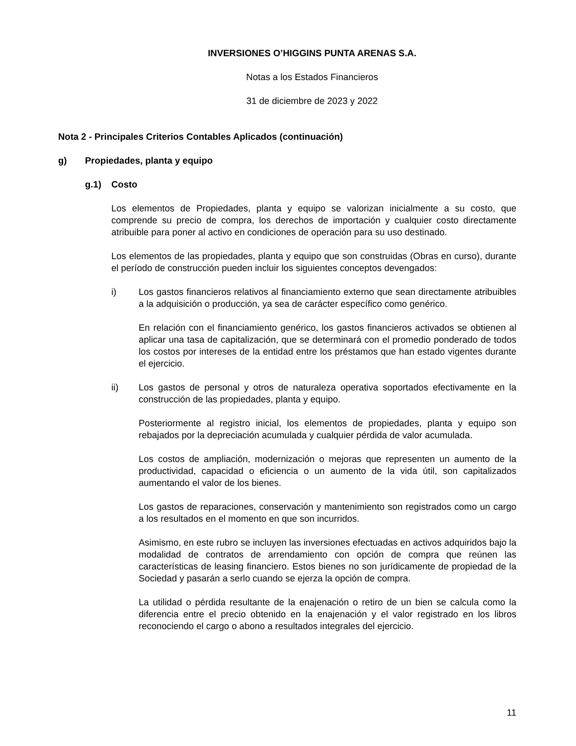INVERSIONES O’HIGGINS PUNTA ARENAS S.A.
Notas a los Estados Financieros
31 de diciembre de 2023 y 2022
Nota 2 - Principales Criterios Contables Aplicados (continuación)
g) Propiedades, planta y equipo
g.1) Costo
Los elementos de Propiedades, planta y equipo se valorizan inicialmente a su costo, que comprende su precio de compra, los derechos de importación y cualquier costo directamente atribuible para poner al activo en condiciones de operación para su uso destinado.
Los elementos de las propiedades, planta y equipo que son construidas (Obras en curso), durante el período de construcción pueden incluir los siguientes conceptos devengados:
i) Los gastos financieros relativos al financiamiento externo que sean directamente atribuibles a la adquisición o producción, ya sea de carácter específico como genérico.
En relación con el financiamiento genérico, los gastos financieros activados se obtienen al aplicar una tasa de capitalización, que se determinará con el promedio ponderado de todos los costos por intereses de la entidad entre los préstamos que han estado vigentes durante el ejercicio.
ii) Los gastos de personal y otros de naturaleza operativa soportados efectivamente en la construcción de las propiedades, planta y equipo.
Posteriormente al registro inicial, los elementos de propiedades, planta y equipo son rebajados por la depreciación acumulada y cualquier pérdida de valor acumulada.
Los costos de ampliación, modernización o mejoras que representen un aumento de la productividad, capacidad o eficiencia o un aumento de la vida útil, son capitalizados aumentando el valor de los bienes.
Los gastos de reparaciones, conservación y mantenimiento son registrados como un cargo a los resultados en el momento en que son incurridos.
Asimismo, en este rubro se incluyen las inversiones efectuadas en activos adquiridos bajo la modalidad de contratos de arrendamiento con opción de compra que reúnen las características de leasing financiero. Estos bienes no son jurídicamente de propiedad de la Sociedad y pasarán a serlo cuando se ejerza la opción de compra.
La utilidad o pérdida resultante de la enajenación o retiro de un bien se calcula como la diferencia entre el precio obtenido en la enajenación y el valor registrado en los libros reconociendo el cargo o abono a resultados integrales del ejercicio.
11